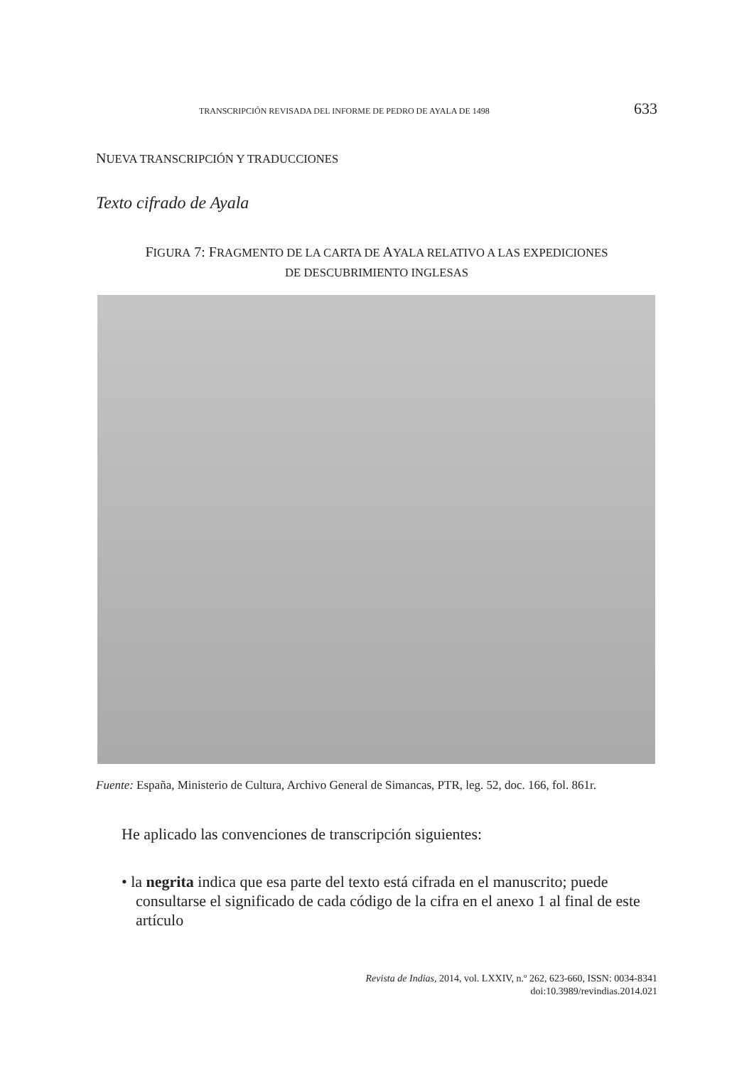TRANSCRIPCIÓN REVISADA DEL INFORME DE PEDRO DE AYALA DE 1498 633
NUEVA TRANSCRIPCIÓN Y TRADUCCIONES
Texto cifrado de Ayala
FIGURA 7: FRAGMENTO DE LA CARTA DE AYALA RELATIVO A LAS EXPEDICIONES
DE DESCUBRIMIENTO INGLESAS
Fuente: España, Ministerio de Cultura, Archivo General de Simancas, PTR, leg. 52, doc. 166, fol. 861r.
He aplicado las convenciones de transcripción siguientes:
• la negrita indica que esa parte del texto está cifrada en el manuscrito; puede consultarse el significado de cada código de la cifra en el anexo 1 al final de este artículo
Revista de Indias, 2014, vol. LXXIV, n.º 262, 623-660, ISSN: 0034-8341
doi:10.3989/revindias.2014.021